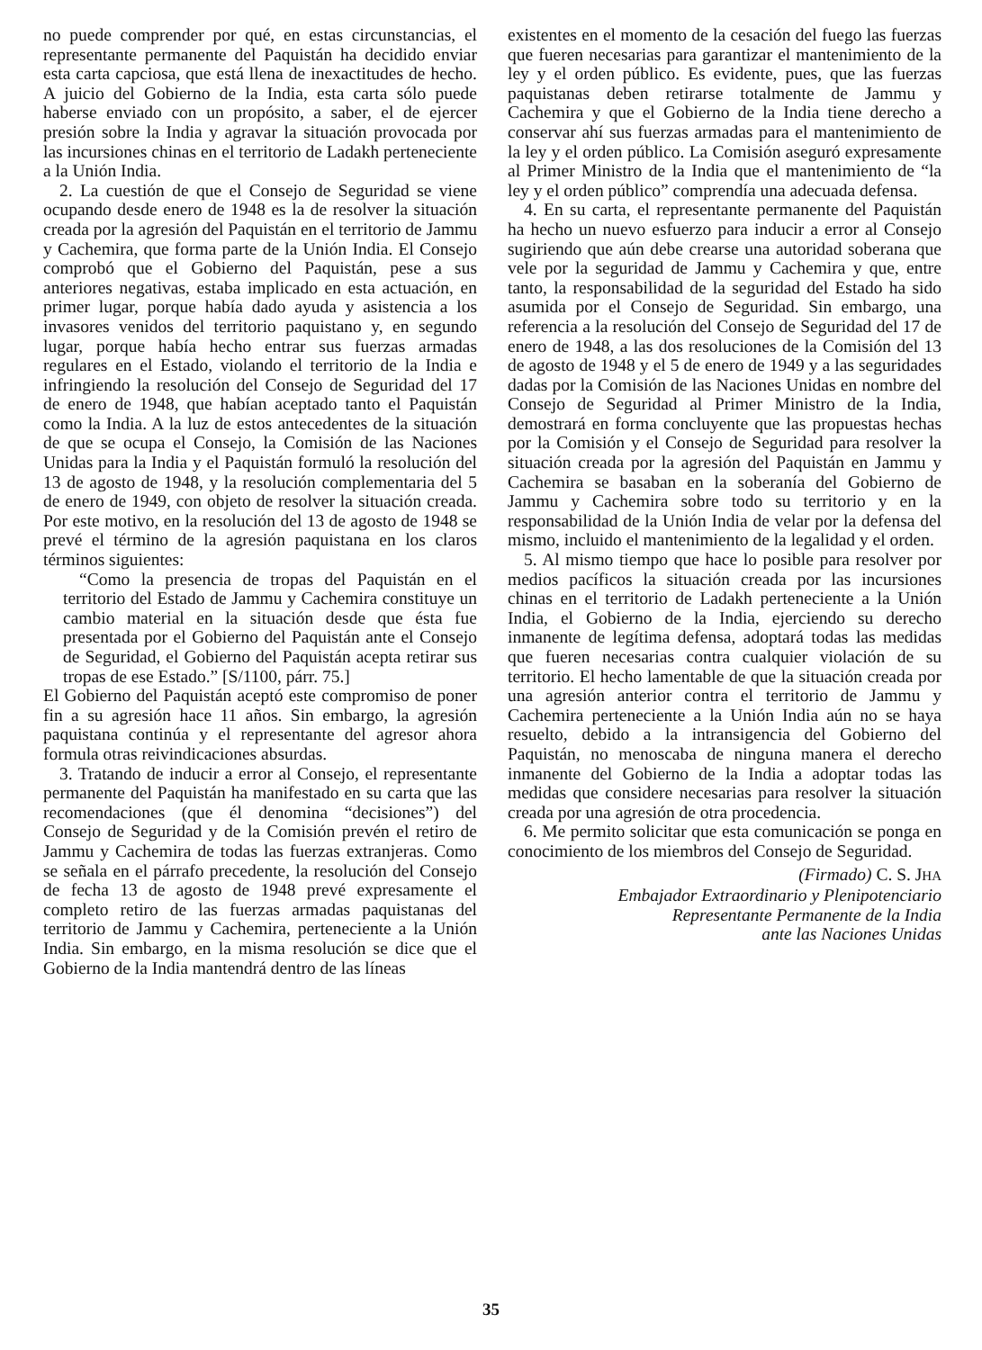no puede comprender por qué, en estas circunstancias, el representante permanente del Paquistán ha decidido enviar esta carta capciosa, que está llena de inexactitudes de hecho. A juicio del Gobierno de la India, esta carta sólo puede haberse enviado con un propósito, a saber, el de ejercer presión sobre la India y agravar la situación provocada por las incursiones chinas en el territorio de Ladakh perteneciente a la Unión India.
2. La cuestión de que el Consejo de Seguridad se viene ocupando desde enero de 1948 es la de resolver la situación creada por la agresión del Paquistán en el territorio de Jammu y Cachemira, que forma parte de la Unión India. El Consejo comprobó que el Gobierno del Paquistán, pese a sus anteriores negativas, estaba implicado en esta actuación, en primer lugar, porque había dado ayuda y asistencia a los invasores venidos del territorio paquistano y, en segundo lugar, porque había hecho entrar sus fuerzas armadas regulares en el Estado, violando el territorio de la India e infringiendo la resolución del Consejo de Seguridad del 17 de enero de 1948, que habían aceptado tanto el Paquistán como la India. A la luz de estos antecedentes de la situación de que se ocupa el Consejo, la Comisión de las Naciones Unidas para la India y el Paquistán formuló la resolución del 13 de agosto de 1948, y la resolución complementaria del 5 de enero de 1949, con objeto de resolver la situación creada. Por este motivo, en la resolución del 13 de agosto de 1948 se prevé el término de la agresión paquistana en los claros términos siguientes:
“Como la presencia de tropas del Paquistán en el territorio del Estado de Jammu y Cachemira constituye un cambio material en la situación desde que ésta fue presentada por el Gobierno del Paquistán ante el Consejo de Seguridad, el Gobierno del Paquistán acepta retirar sus tropas de ese Estado.” [S/1100, párr. 75.]
El Gobierno del Paquistán aceptó este compromiso de poner fin a su agresión hace 11 años. Sin embargo, la agresión paquistana continúa y el representante del agresor ahora formula otras reivindicaciones absurdas.
3. Tratando de inducir a error al Consejo, el representante permanente del Paquistán ha manifestado en su carta que las recomendaciones (que él denomina “decisiones”) del Consejo de Seguridad y de la Comisión prevén el retiro de Jammu y Cachemira de todas las fuerzas extranjeras. Como se señala en el párrafo precedente, la resolución del Consejo de fecha 13 de agosto de 1948 prevé expresamente el completo retiro de las fuerzas armadas paquistanas del territorio de Jammu y Cachemira, perteneciente a la Unión India. Sin embargo, en la misma resolución se dice que el Gobierno de la India mantendrá dentro de las líneas
existentes en el momento de la cesación del fuego las fuerzas que fueren necesarias para garantizar el mantenimiento de la ley y el orden público. Es evidente, pues, que las fuerzas paquistanas deben retirarse totalmente de Jammu y Cachemira y que el Gobierno de la India tiene derecho a conservar ahí sus fuerzas armadas para el mantenimiento de la ley y el orden público. La Comisión aseguró expresamente al Primer Ministro de la India que el mantenimiento de “la ley y el orden público” comprendía una adecuada defensa.
4. En su carta, el representante permanente del Paquistán ha hecho un nuevo esfuerzo para inducir a error al Consejo sugiriendo que aún debe crearse una autoridad soberana que vele por la seguridad de Jammu y Cachemira y que, entre tanto, la responsabilidad de la seguridad del Estado ha sido asumida por el Consejo de Seguridad. Sin embargo, una referencia a la resolución del Consejo de Seguridad del 17 de enero de 1948, a las dos resoluciones de la Comisión del 13 de agosto de 1948 y el 5 de enero de 1949 y a las seguridades dadas por la Comisión de las Naciones Unidas en nombre del Consejo de Seguridad al Primer Ministro de la India, demostrará en forma concluyente que las propuestas hechas por la Comisión y el Consejo de Seguridad para resolver la situación creada por la agresión del Paquistán en Jammu y Cachemira se basaban en la soberanía del Gobierno de Jammu y Cachemira sobre todo su territorio y en la responsabilidad de la Unión India de velar por la defensa del mismo, incluido el mantenimiento de la legalidad y el orden.
5. Al mismo tiempo que hace lo posible para resolver por medios pacíficos la situación creada por las incursiones chinas en el territorio de Ladakh perteneciente a la Unión India, el Gobierno de la India, ejerciendo su derecho inmanente de legítima defensa, adoptará todas las medidas que fueren necesarias contra cualquier violación de su territorio. El hecho lamentable de que la situación creada por una agresión anterior contra el territorio de Jammu y Cachemira perteneciente a la Unión India aún no se haya resuelto, debido a la intransigencia del Gobierno del Paquistán, no menoscaba de ninguna manera el derecho inmanente del Gobierno de la India a adoptar todas las medidas que considere necesarias para resolver la situación creada por una agresión de otra procedencia.
6. Me permito solicitar que esta comunicación se ponga en conocimiento de los miembros del Consejo de Seguridad.
(Firmado) C. S. JHA
Embajador Extraordinario y Plenipotenciario
Representante Permanente de la India
ante las Naciones Unidas
35